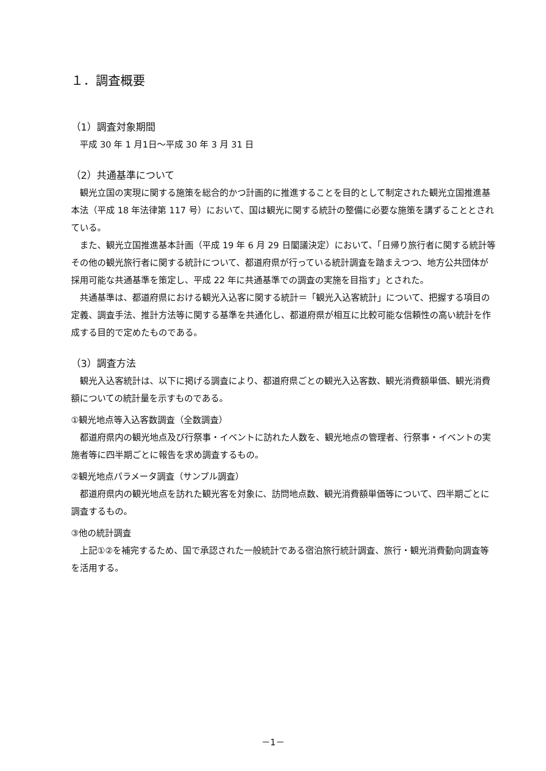１．調査概要
（1）調査対象期間
平成 30 年 1 月1日〜平成 30 年 3 月 31 日
（2）共通基準について
観光立国の実現に関する施策を総合的かつ計画的に推進することを目的として制定された観光立国推進基本法（平成 18 年法律第 117 号）において、国は観光に関する統計の整備に必要な施策を講ずることとされている。
また、観光立国推進基本計画（平成 19 年 6 月 29 日閣議決定）において、「日帰り旅行者に関する統計等その他の観光旅行者に関する統計について、都道府県が行っている統計調査を踏まえつつ、地方公共団体が採用可能な共通基準を策定し、平成 22 年に共通基準での調査の実施を目指す」とされた。
共通基準は、都道府県における観光入込客に関する統計＝「観光入込客統計」について、把握する項目の定義、調査手法、推計方法等に関する基準を共通化し、都道府県が相互に比較可能な信頼性の高い統計を作成する目的で定めたものである。
（3）調査方法
観光入込客統計は、以下に掲げる調査により、都道府県ごとの観光入込客数、観光消費額単価、観光消費額についての統計量を示すものである。
①観光地点等入込客数調査（全数調査）
都道府県内の観光地点及び行祭事・イベントに訪れた人数を、観光地点の管理者、行祭事・イベントの実施者等に四半期ごとに報告を求め調査するもの。
②観光地点パラメータ調査（サンプル調査）
都道府県内の観光地点を訪れた観光客を対象に、訪問地点数、観光消費額単価等について、四半期ごとに調査するもの。
③他の統計調査
上記①②を補完するため、国で承認された一般統計である宿泊旅行統計調査、旅行・観光消費動向調査等を活用する。
－1－